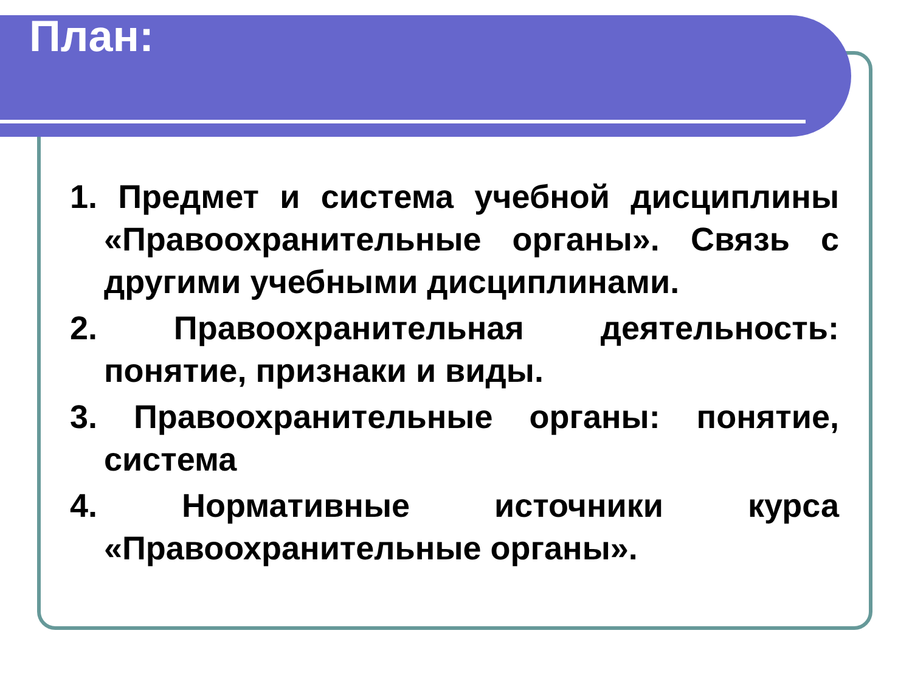План:
1. Предмет и система учебной дисциплины «Правоохранительные органы». Связь с другими учебными дисциплинами.
2. Правоохранительная деятельность: понятие, признаки и виды.
3. Правоохранительные органы: понятие, система
4. Нормативные источники курса «Правоохранительные органы».